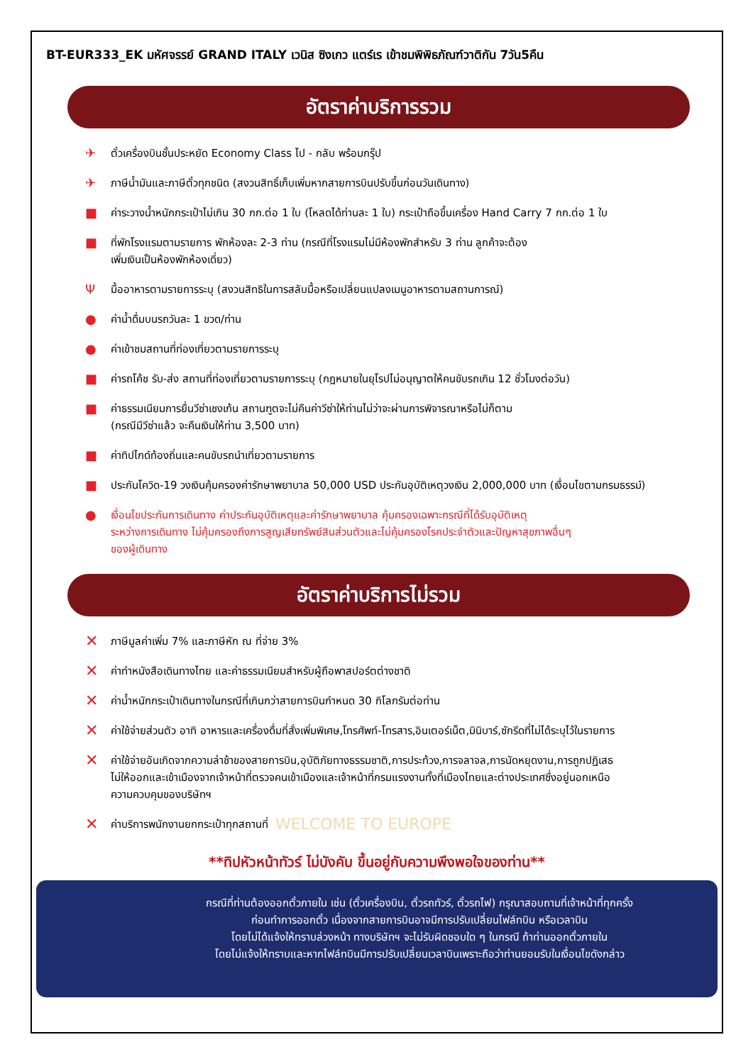BT-EUR333_EK มหัศจรรย์ GRAND ITALY เวนิส ซิงเกว แตร์เร เข้าชมพิพิธภัณฑ์วาติกัน 7วัน5คืน
อัตราค่าบริการรวม
✈ ตั๋วเครื่องบินชั้นประหยัด Economy Class ไป - กลับ พร้อมกรุ๊ป
✈ ภาษีน้ำมันและภาษีตั๋วทุกชนิด (สงวนสิทธิ์เก็บเพิ่มหากสายการบินปรับขึ้นก่อนวันเดินทาง)
■ ค่าระวางน้ำหนักกระเป๋าไม่เกิน 30 กก.ต่อ 1 ใบ (โหลดได้ท่านละ 1 ใบ) กระเป๋าถือขึ้นเครื่อง Hand Carry 7 กก.ต่อ 1 ใบ
■ ที่พักโรงแรมตามรายการ พักห้องละ 2-3 ท่าน (กรณีที่โรงแรมไม่มีห้องพักสำหรับ 3 ท่าน ลูกค้าจะต้อง
เพิ่มเงินเป็นห้องพักห้องเดี่ยว)
Ψมื้ออาหารตามรายการระบุ (สงวนสิทธิในการสลับมื้อหรือเปลี่ยนแปลงเมนูอาหารตามสถานการณ์)
● ค่าน้ำดื่มบนรถวันละ 1 ขวด/ท่าน
● ค่าเข้าชมสถานที่ท่องเที่ยวตามรายการระบุ
■ ค่ารถโค้ช รับ-ส่ง สถานที่ท่องเที่ยวตามรายการระบุ (กฎหมายในยุโรปไม่อนุญาตให้คนขับรถเกิน 12 ชั่วโมงต่อวัน)
■ ค่าธรรมเนียมการยื่นวีซ่าเชงเก้น สถานฑูตจะไม่คืนค่าวีซ่าให้ท่านไม่ว่าจะผ่านการพิจารณาหรือไม่ก็ตาม
(กรณีมีวีซ่าแล้ว จะคืนเงินให้ท่าน 3,500 บาท)
■ ค่าทิปไกด์ท้องถิ่นและคนขับรถนำเที่ยวตามรายการ
■ ประกันโควิด-19 วงเงินคุ้มครองค่ารักษาพยาบาล 50,000 USD ประกันอุบัติเหตุวงเงิน 2,000,000 บาท (เงื่อนไขตามกรมธรรม์)
● เงื่อนไขประกันการเดินทาง ค่าประกันอุบัติเหตุและค่ารักษาพยาบาล คุ้มครองเฉพาะกรณีที่ได้รับอุบัติเหตุ
ระหว่างการเดินทาง ไม่คุ้มครองถึงการสูญเสียทรัพย์สินส่วนตัวและไม่คุ้มครองโรคประจำตัวและปัญหาสุขภาพอื่นๆ
ของผู้เดินทาง
อัตราค่าบริการไม่รวม
✕ ภาษีมูลค่าเพิ่ม 7% และภาษีหัก ณ ที่จ่าย 3%
✕ ค่าทำหนังสือเดินทางไทย และค่าธรรมเนียมสำหรับผู้ถือพาสปอร์ตต่างชาติ
✕ ค่าน้ำหนักกระเป๋าเดินทางในกรณีที่เกินกว่าสายการบินกำหนด 30 กิโลกรัมต่อท่าน
✕ ค่าใช้จ่ายส่วนตัว อาทิ อาหารและเครื่องดื่มที่สั่งเพิ่มพิเศษ,โทรศัพท์-โทรสาร,อินเตอร์เน็ต,มินิบาร์,ซักรีดที่ไม่ได้ระบุไว้ในรายการ
✕ ค่าใช้จ่ายอันเกิดจากความล่าช้าของสายการบิน,อุบัติภัยทางธรรมชาติ,การประท้วง,การจลาจล,การนัดหยุดงาน,การถูกปฏิเสธ
ไม่ให้ออกและเข้าเมืองจากเจ้าหน้าที่ตรวจคนเข้าเมืองและเจ้าหน้าที่กรมแรงงานทั้งที่เมืองไทยและต่างประเทศซึ่งอยู่นอกเหนือ
ความควบคุมของบริษัทฯ
✕ ค่าบริการพนักงานยกกระเป๋าทุกสถานที่ WELCOME TO EUROPE
**ทิปหัวหน้าทัวร์ ไม่บังคับ ขึ้นอยู่กับความพึงพอใจของท่าน**
กรณีที่ท่านต้องออกตั๋วภายใน เช่น (ตั๋วเครื่องบิน, ตั๋วรถทัวร์, ตั๋วรถไฟ) กรุณาสอบถามที่เจ้าหน้าที่ทุกครั้ง
ก่อนทำการออกตั๋ว เนื่องจากสายการบินอาจมีการปรับเปลี่ยนไฟล์ทบิน หรือเวลาบิน
โดยไม่ได้แจ้งให้ทราบล่วงหน้า ทางบริษัทฯ จะไม่รับผิดชอบใด ๆ ในกรณี ถ้าท่านออกตั๋วภายใน
โดยไม่แจ้งให้ทราบและหากไฟล์ทบินมีการปรับเปลี่ยนเวลาบินเพราะถือว่าท่านยอมรับในเงื่อนไขดังกล่าว